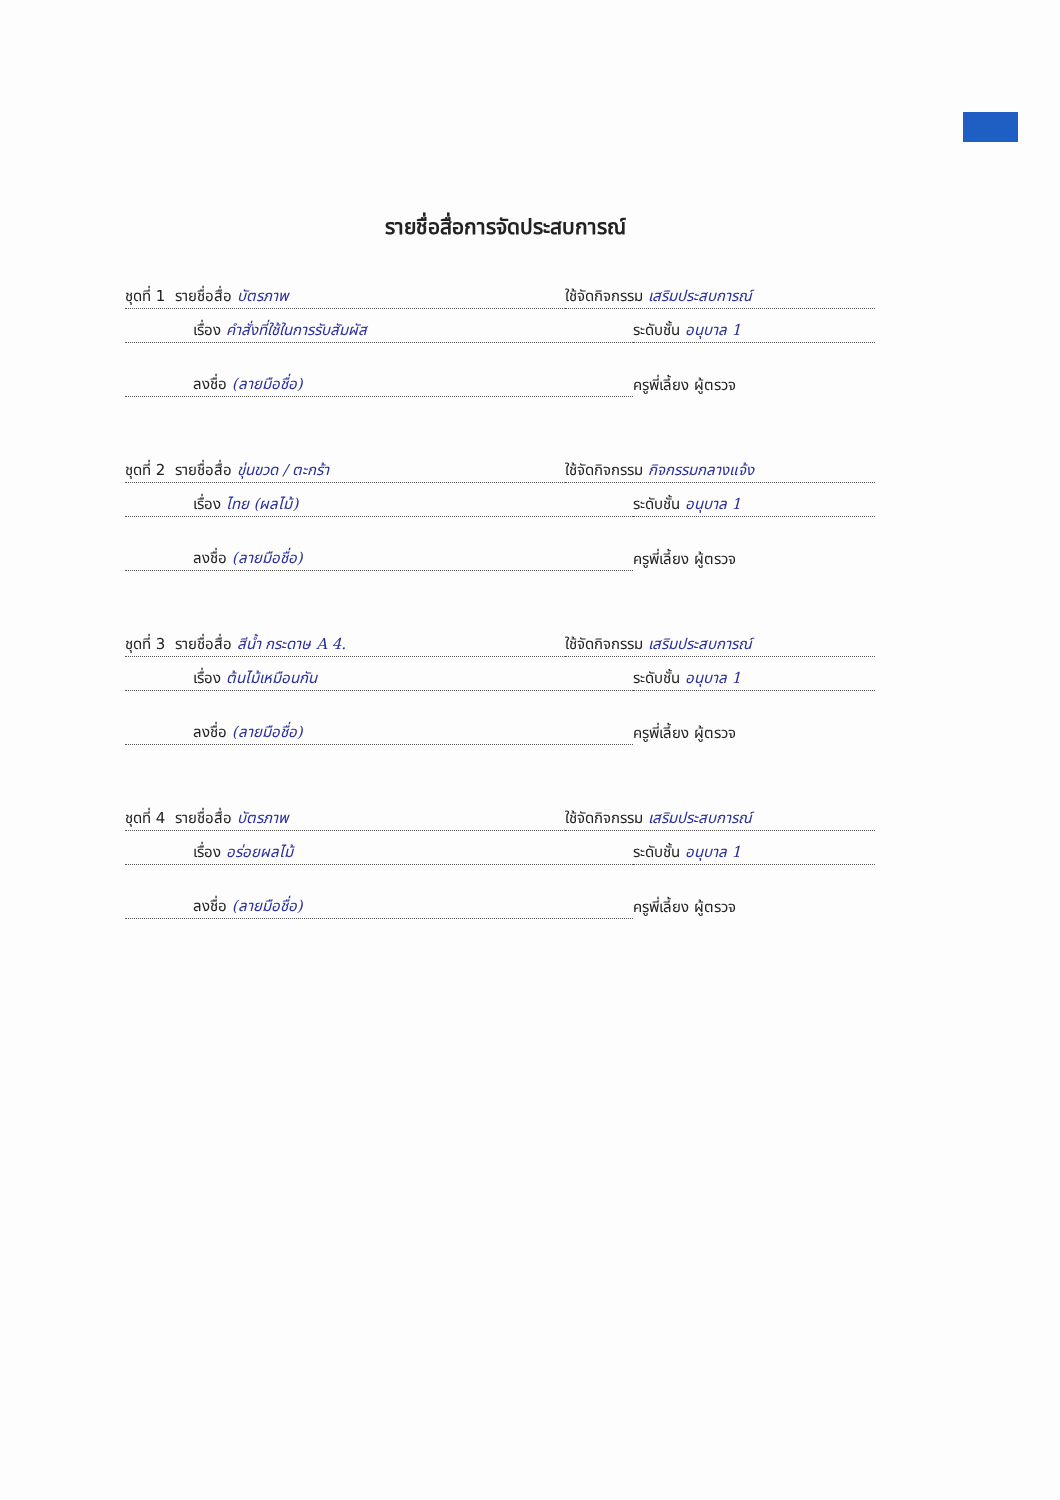รายชื่อสื่อการจัดประสบการณ์
ชุดที่ 1 รายชื่อสื่อ บัตรภาพ
ใช้จัดกิจกรรม เสริมประสบการณ์
เรื่อง คำสั่งที่ใช้ในการรับสัมผัส
ระดับชั้น อนุบาล 1
ลงชื่อ (ลายมือชื่อ)
ครูพี่เลี้ยง ผู้ตรวจ
ชุดที่ 2 รายชื่อสื่อ ขุ่นขวด / ตะกร้า
ใช้จัดกิจกรรม กิจกรรมกลางแจ้ง
เรื่อง ไทย (ผลไม้)
ระดับชั้น อนุบาล 1
ลงชื่อ (ลายมือชื่อ)
ครูพี่เลี้ยง ผู้ตรวจ
ชุดที่ 3 รายชื่อสื่อ สีน้ำ กระดาษ A 4.
ใช้จัดกิจกรรม เสริมประสบการณ์
เรื่อง ต้นไม้เหมือนกัน
ระดับชั้น อนุบาล 1
ลงชื่อ (ลายมือชื่อ)
ครูพี่เลี้ยง ผู้ตรวจ
ชุดที่ 4 รายชื่อสื่อ บัตรภาพ
ใช้จัดกิจกรรม เสริมประสบการณ์
เรื่อง อร่อยผลไม้
ระดับชั้น อนุบาล 1
ลงชื่อ (ลายมือชื่อ)
ครูพี่เลี้ยง ผู้ตรวจ